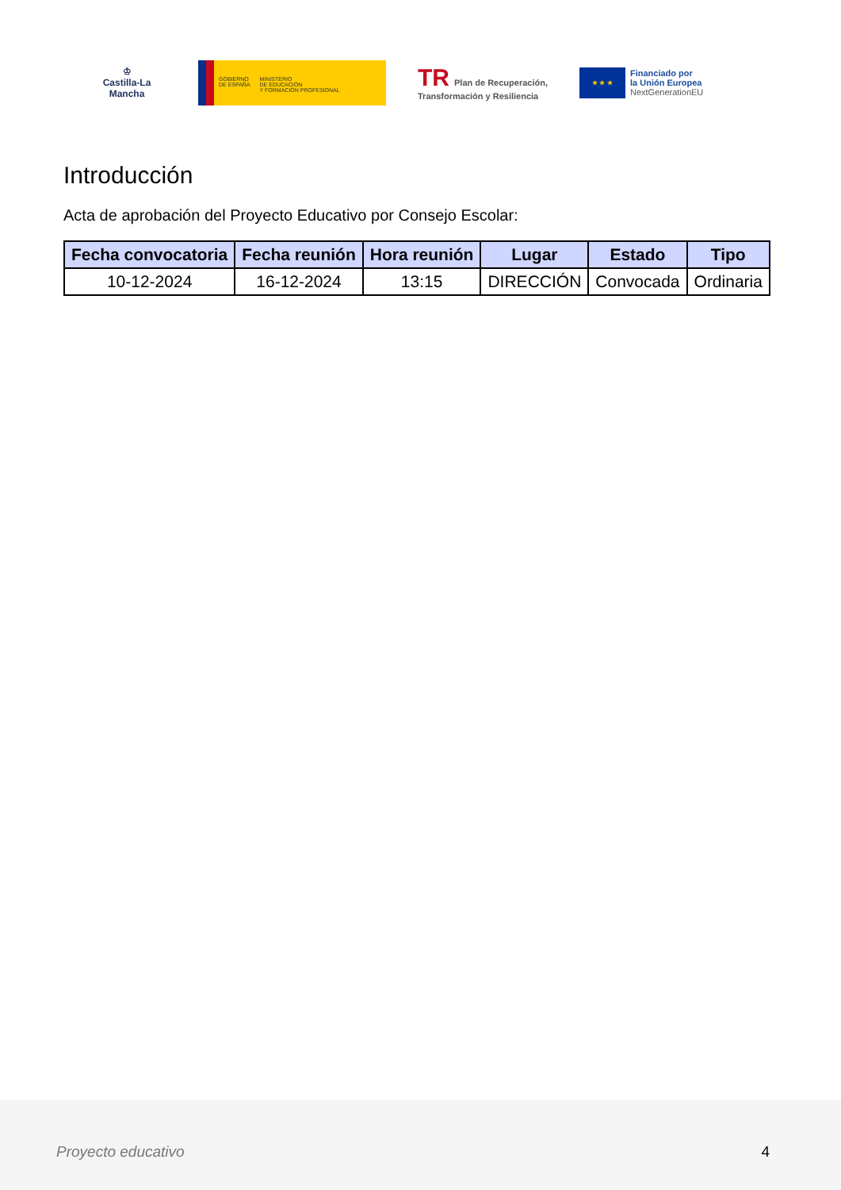♔
Castilla-La Mancha
GOBIERNO
DE ESPAÑA
MINISTERIO
DE EDUCACIÓN
Y FORMACIÓN PROFESIONAL
TR Plan de Recuperación,
Transformación y Resiliencia
★ ★ ★
Financiado por
la Unión Europea
NextGenerationEU
Introducción
Acta de aprobación del Proyecto Educativo por Consejo Escolar:
| Fecha convocatoria | Fecha reunión | Hora reunión | Lugar | Estado | Tipo |
| --- | --- | --- | --- | --- | --- |
| 10-12-2024 | 16-12-2024 | 13:15 | DIRECCIÓN | Convocada | Ordinaria |
Proyecto educativo 4